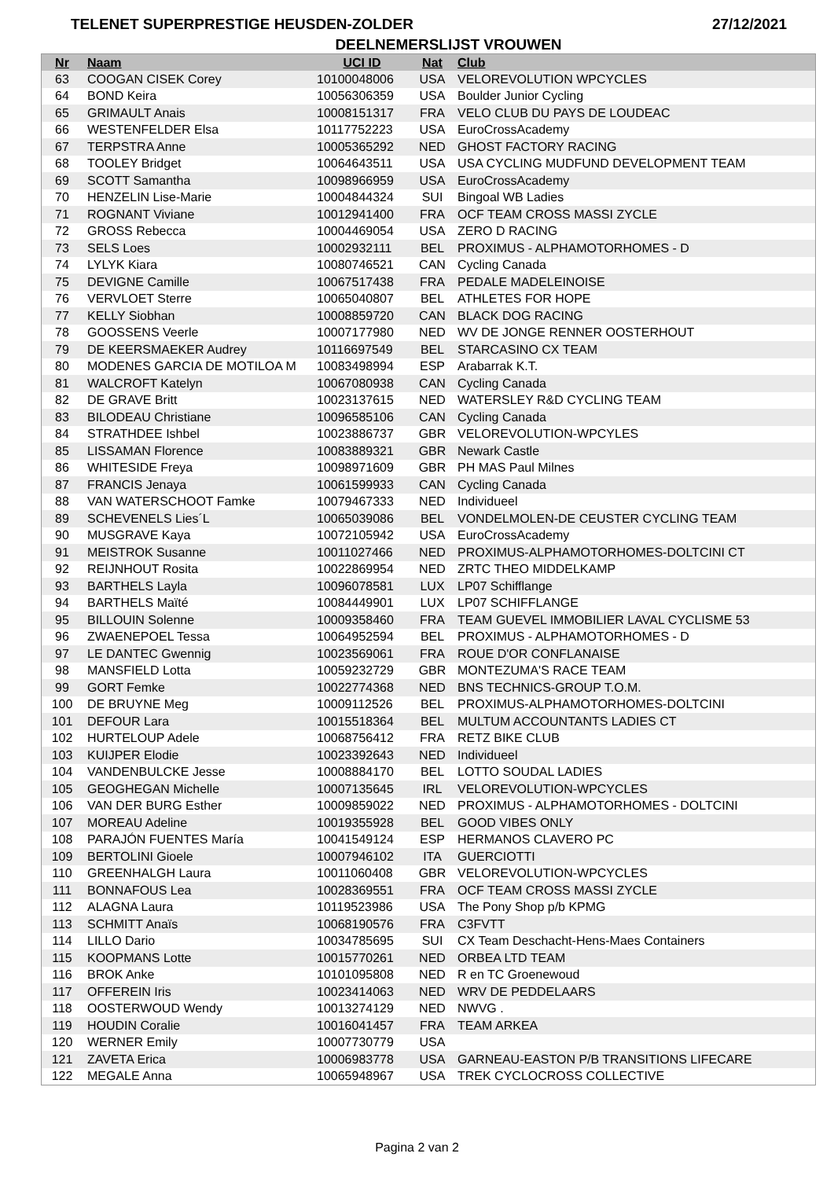TELENET SUPERPRESTIGE HEUSDEN-ZOLDER 27/12/2021
DEELNEMERSLIJST VROUWEN
| Nr | Naam | UCI ID | Nat | Club |
| --- | --- | --- | --- | --- |
| 63 | COOGAN CISEK Corey | 10100048006 | USA | VELOREVOLUTION WPCYCLES |
| 64 | BOND Keira | 10056306359 | USA | Boulder Junior Cycling |
| 65 | GRIMAULT Anais | 10008151317 | FRA | VELO CLUB DU PAYS DE LOUDEAC |
| 66 | WESTENFELDER Elsa | 10117752223 | USA | EuroCrossAcademy |
| 67 | TERPSTRA Anne | 10005365292 | NED | GHOST FACTORY RACING |
| 68 | TOOLEY Bridget | 10064643511 | USA | USA CYCLING MUDFUND DEVELOPMENT TEAM |
| 69 | SCOTT Samantha | 10098966959 | USA | EuroCrossAcademy |
| 70 | HENZELIN Lise-Marie | 10004844324 | SUI | Bingoal WB Ladies |
| 71 | ROGNANT Viviane | 10012941400 | FRA | OCF TEAM CROSS MASSI ZYCLE |
| 72 | GROSS Rebecca | 10004469054 | USA | ZERO D RACING |
| 73 | SELS Loes | 10002932111 | BEL | PROXIMUS - ALPHAMOTORHOMES - D |
| 74 | LYLYK Kiara | 10080746521 | CAN | Cycling Canada |
| 75 | DEVIGNE Camille | 10067517438 | FRA | PEDALE MADELEINOISE |
| 76 | VERVLOET Sterre | 10065040807 | BEL | ATHLETES FOR HOPE |
| 77 | KELLY Siobhan | 10008859720 | CAN | BLACK DOG RACING |
| 78 | GOOSSENS Veerle | 10007177980 | NED | WV DE JONGE RENNER OOSTERHOUT |
| 79 | DE KEERSMAEKER Audrey | 10116697549 | BEL | STARCASINO CX TEAM |
| 80 | MODENES GARCIA DE MOTILOA M | 10083498994 | ESP | Arabarrak K.T. |
| 81 | WALCROFT Katelyn | 10067080938 | CAN | Cycling Canada |
| 82 | DE GRAVE Britt | 10023137615 | NED | WATERSLEY R&D CYCLING TEAM |
| 83 | BILODEAU Christiane | 10096585106 | CAN | Cycling Canada |
| 84 | STRATHDEE Ishbel | 10023886737 | GBR | VELOREVOLUTION-WPCYLES |
| 85 | LISSAMAN Florence | 10083889321 | GBR | Newark Castle |
| 86 | WHITESIDE Freya | 10098971609 | GBR | PH MAS Paul Milnes |
| 87 | FRANCIS Jenaya | 10061599933 | CAN | Cycling Canada |
| 88 | VAN WATERSCHOOT Famke | 10079467333 | NED | Individueel |
| 89 | SCHEVENELS Lies´L | 10065039086 | BEL | VONDELMOLEN-DE CEUSTER CYCLING TEAM |
| 90 | MUSGRAVE Kaya | 10072105942 | USA | EuroCrossAcademy |
| 91 | MEISTROK Susanne | 10011027466 | NED | PROXIMUS-ALPHAMOTORHOMES-DOLTCINI CT |
| 92 | REIJNHOUT Rosita | 10022869954 | NED | ZRTC THEO MIDDELKAMP |
| 93 | BARTHELS Layla | 10096078581 | LUX | LP07 Schifflange |
| 94 | BARTHELS Maïté | 10084449901 | LUX | LP07 SCHIFFLANGE |
| 95 | BILLOUIN Solenne | 10009358460 | FRA | TEAM GUEVEL IMMOBILIER LAVAL CYCLISME 53 |
| 96 | ZWAENEPOEL Tessa | 10064952594 | BEL | PROXIMUS - ALPHAMOTORHOMES - D |
| 97 | LE DANTEC Gwennig | 10023569061 | FRA | ROUE D'OR CONFLANAISE |
| 98 | MANSFIELD Lotta | 10059232729 | GBR | MONTEZUMA'S RACE TEAM |
| 99 | GORT Femke | 10022774368 | NED | BNS TECHNICS-GROUP T.O.M. |
| 100 | DE BRUYNE Meg | 10009112526 | BEL | PROXIMUS-ALPHAMOTORHOMES-DOLTCINI |
| 101 | DEFOUR Lara | 10015518364 | BEL | MULTUM ACCOUNTANTS LADIES CT |
| 102 | HURTELOUP Adele | 10068756412 | FRA | RETZ BIKE CLUB |
| 103 | KUIJPER Elodie | 10023392643 | NED | Individueel |
| 104 | VANDENBULCKE Jesse | 10008884170 | BEL | LOTTO SOUDAL LADIES |
| 105 | GEOGHEGAN Michelle | 10007135645 | IRL | VELOREVOLUTION-WPCYCLES |
| 106 | VAN DER BURG Esther | 10009859022 | NED | PROXIMUS - ALPHAMOTORHOMES - DOLTCINI |
| 107 | MOREAU Adeline | 10019355928 | BEL | GOOD VIBES ONLY |
| 108 | PARAJÓN FUENTES María | 10041549124 | ESP | HERMANOS CLAVERO PC |
| 109 | BERTOLINI Gioele | 10007946102 | ITA | GUERCIOTTI |
| 110 | GREENHALGH Laura | 10011060408 | GBR | VELOREVOLUTION-WPCYCLES |
| 111 | BONNAFOUS Lea | 10028369551 | FRA | OCF TEAM CROSS MASSI ZYCLE |
| 112 | ALAGNA Laura | 10119523986 | USA | The Pony Shop p/b KPMG |
| 113 | SCHMITT Anaïs | 10068190576 | FRA | C3FVTT |
| 114 | LILLO Dario | 10034785695 | SUI | CX Team Deschacht-Hens-Maes Containers |
| 115 | KOOPMANS Lotte | 10015770261 | NED | ORBEA LTD TEAM |
| 116 | BROK Anke | 10101095808 | NED | R en TC Groenewoud |
| 117 | OFFEREIN Iris | 10023414063 | NED | WRV DE PEDDELAARS |
| 118 | OOSTERWOUD Wendy | 10013274129 | NED | NWVG . |
| 119 | HOUDIN Coralie | 10016041457 | FRA | TEAM ARKEA |
| 120 | WERNER Emily | 10007730779 | USA | |
| 121 | ZAVETA Erica | 10006983778 | USA | GARNEAU-EASTON P/B TRANSITIONS LIFECARE |
| 122 | MEGALE Anna | 10065948967 | USA | TREK CYCLOCROSS COLLECTIVE |
Pagina 2 van 2